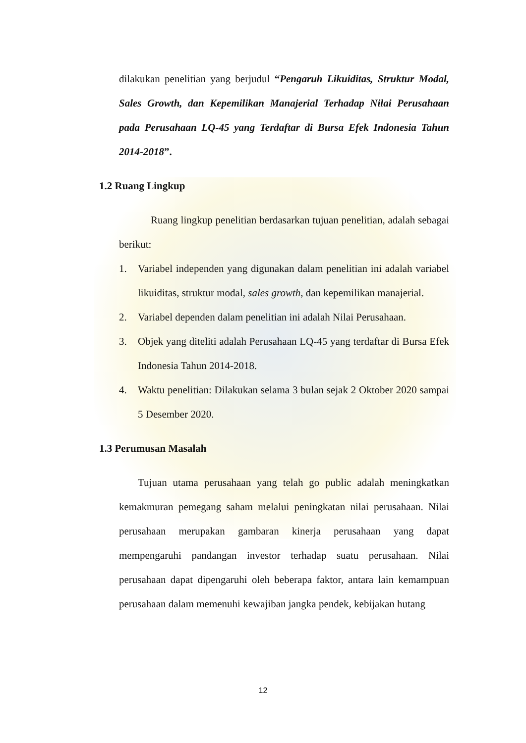dilakukan penelitian yang berjudul “Pengaruh Likuiditas, Struktur Modal, Sales Growth, dan Kepemilikan Manajerial Terhadap Nilai Perusahaan pada Perusahaan LQ-45 yang Terdaftar di Bursa Efek Indonesia Tahun 2014-2018”.
1.2 Ruang Lingkup
Ruang lingkup penelitian berdasarkan tujuan penelitian, adalah sebagai berikut:
1. Variabel independen yang digunakan dalam penelitian ini adalah variabel likuiditas, struktur modal, sales growth, dan kepemilikan manajerial.
2. Variabel dependen dalam penelitian ini adalah Nilai Perusahaan.
3. Objek yang diteliti adalah Perusahaan LQ-45 yang terdaftar di Bursa Efek Indonesia Tahun 2014-2018.
4. Waktu penelitian: Dilakukan selama 3 bulan sejak 2 Oktober 2020 sampai 5 Desember 2020.
1.3 Perumusan Masalah
Tujuan utama perusahaan yang telah go public adalah meningkatkan kemakmuran pemegang saham melalui peningkatan nilai perusahaan. Nilai perusahaan merupakan gambaran kinerja perusahaan yang dapat mempengaruhi pandangan investor terhadap suatu perusahaan. Nilai perusahaan dapat dipengaruhi oleh beberapa faktor, antara lain kemampuan perusahaan dalam memenuhi kewajiban jangka pendek, kebijakan hutang
12